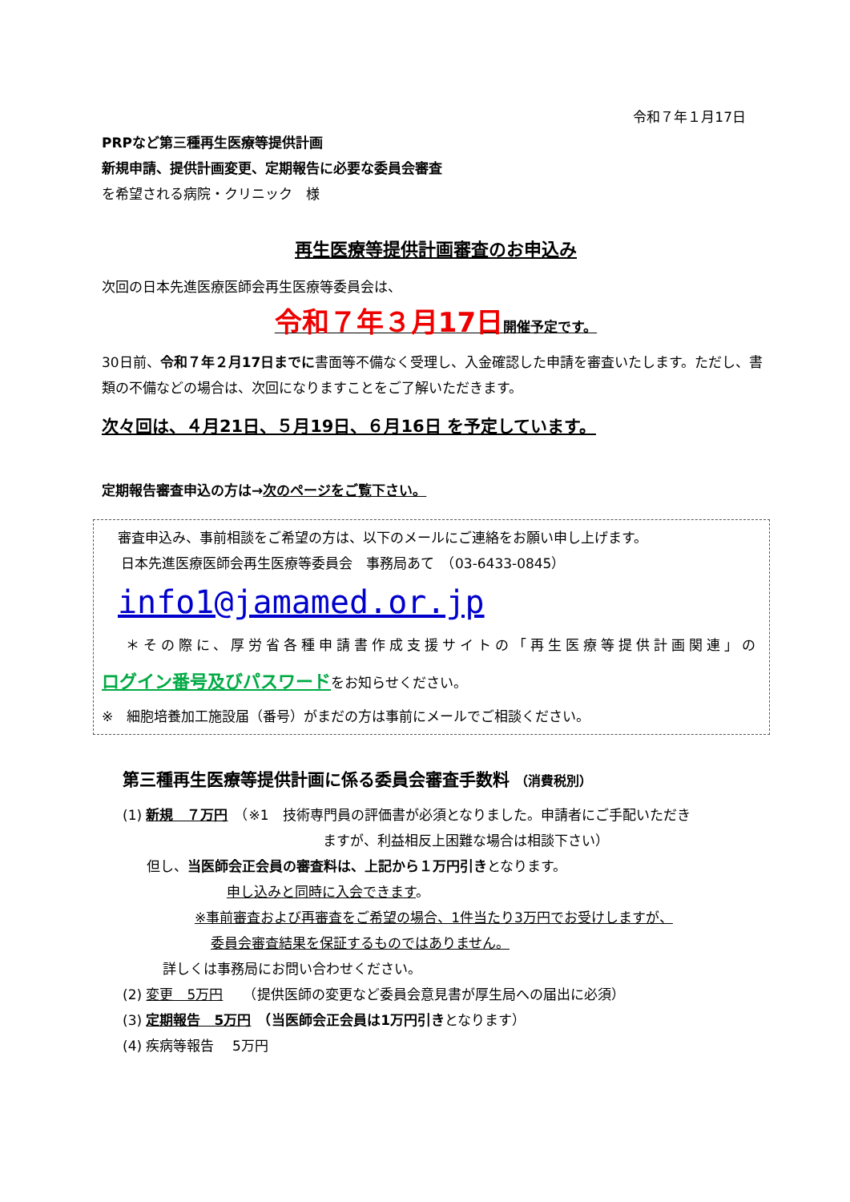令和７年１月17日
PRPなど第三種再生医療等提供計画
新規申請、提供計画変更、定期報告に必要な委員会審査
を希望される病院・クリニック　様
再生医療等提供計画審査のお申込み
次回の日本先進医療医師会再生医療等委員会は、
令和７年３月17日 開催予定です。
30日前、令和７年２月17日までに書面等不備なく受理し、入金確認した申請を審査いたします。ただし、書類の不備などの場合は、次回になりますことをご了解いただきます。
次々回は、４月21日、５月19日、６月16日 を予定しています。
定期報告審査申込の方は→次のページをご覧下さい。
審査申込み、事前相談をご希望の方は、以下のメールにご連絡をお願い申し上げます。
日本先進医療医師会再生医療等委員会　事務局あて　（03-6433-0845）
info1@jamamed.or.jp
＊その際に、厚労省各種申請書作成支援サイトの「再生医療等提供計画関連」の
ログイン番号及びパスワードをお知らせください。
※　細胞培養加工施設届（番号）がまだの方は事前にメールでご相談ください。
第三種再生医療等提供計画に係る委員会審査手数料 （消費税別）
(1) 新規　７万円　（※1　技術専門員の評価書が必須となりました。申請者にご手配いただき
ますが、利益相反上困難な場合は相談下さい）
但し、当医師会正会員の審査料は、上記から１万円引きとなります。
申し込みと同時に入会できます。
※事前審査および再審査をご希望の場合、1件当たり3万円でお受けしますが、
委員会審査結果を保証するものではありません。
詳しくは事務局にお問い合わせください。
(2) 変更　5万円　　（提供医師の変更など委員会意見書が厚生局への届出に必須）
(3) 定期報告　5万円　（当医師会正会員は1万円引きとなります）
(4) 疾病等報告　 5万円